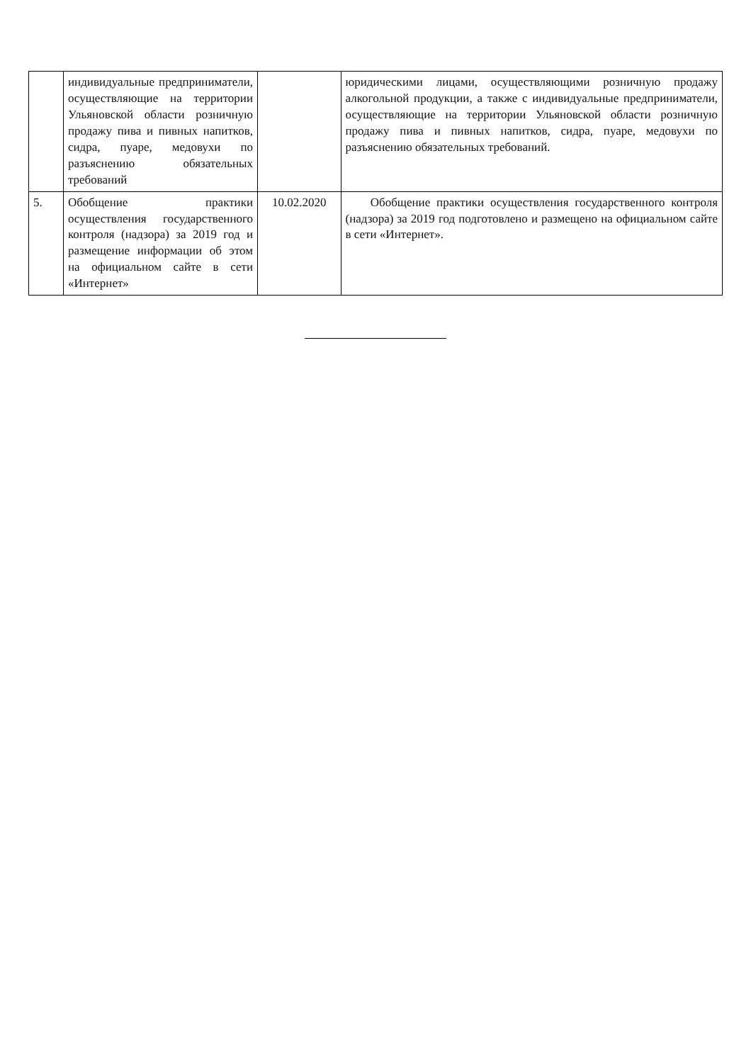| | индивидуальные предприниматели, осуществляющие на территории Ульяновской области розничную продажу пива и пивных напитков, сидра, пуаре, медовухи по разъяснению обязательных требований | | юридическими лицами, осуществляющими розничную продажу алкогольной продукции, а также с индивидуальные предприниматели, осуществляющие на территории Ульяновской области розничную продажу пива и пивных напитков, сидра, пуаре, медовухи по разъяснению обязательных требований. |
| 5. | Обобщение практики осуществления государственного контроля (надзора) за 2019 год и размещение информации об этом на официальном сайте в сети «Интернет» | 10.02.2020 | Обобщение практики осуществления государственного контроля (надзора) за 2019 год подготовлено и размещено на официальном сайте в сети «Интернет». |